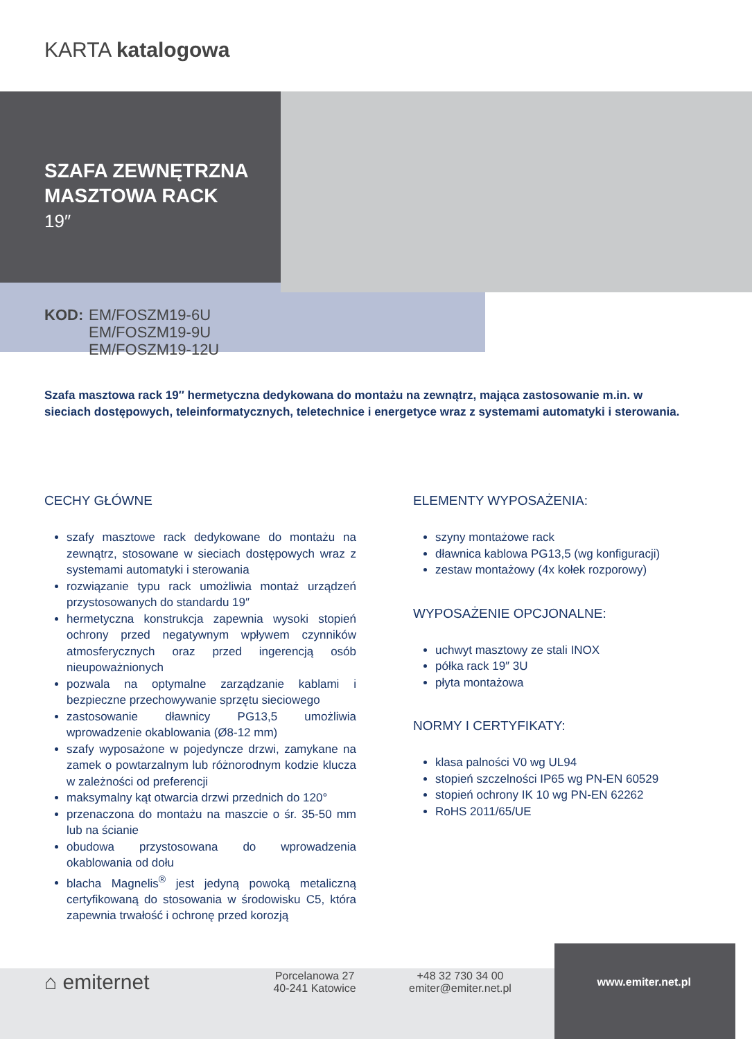KARTA katalogowa
SZAFA ZEWNĘTRZNA
MASZTOWA RACK
19″
KOD: EM/FOSZM19-6U
EM/FOSZM19-9U
EM/FOSZM19-12U
Szafa masztowa rack 19″ hermetyczna dedykowana do montażu na zewnątrz, mająca zastosowanie m.in. w sieciach dostępowych, teleinformatycznych, teletechnice i energetyce wraz z systemami automatyki i sterowania.
CECHY GŁÓWNE
szafy masztowe rack dedykowane do montażu na zewnątrz, stosowane w sieciach dostępowych wraz z systemami automatyki i sterowania
rozwiązanie typu rack umożliwia montaż urządzeń przystosowanych do standardu 19″
hermetyczna konstrukcja zapewnia wysoki stopień ochrony przed negatywnym wpływem czynników atmosferycznych oraz przed ingerencją osób nieupoważnionych
pozwala na optymalne zarządzanie kablami i bezpieczne przechowywanie sprzętu sieciowego
zastosowanie dławnicy PG13,5 umożliwia wprowadzenie okablowania (Ø8-12 mm)
szafy wyposażone w pojedyncze drzwi, zamykane na zamek o powtarzalnym lub różnorodnym kodzie klucza w zależności od preferencji
maksymalny kąt otwarcia drzwi przednich do 120°
przenaczona do montażu na maszcie o śr. 35-50 mm lub na ścianie
obudowa przystosowana do wprowadzenia okablowania od dołu
blacha Magnelis<sup>®</sup> jest jedyną powoką metaliczną certyfikowaną do stosowania w środowisku C5, która zapewnia trwałość i ochronę przed korozją
ELEMENTY WYPOSAŻENIA:
szyny montażowe rack
dławnica kablowa PG13,5 (wg konfiguracji)
zestaw montażowy (4x kołek rozporowy)
WYPOSAŻENIE OPCJONALNE:
uchwyt masztowy ze stali INOX
półka rack 19″ 3U
płyta montażowa
NORMY I CERTYFIKATY:
klasa palności V0 wg UL94
stopień szczelności IP65 wg PN-EN 60529
stopień ochrony IK 10 wg PN-EN 62262
RoHS 2011/65/UE
⌂ emiternet
Porcelanowa 27
40-241 Katowice
+48 32 730 34 00
emiter@emiter.net.pl
www.emiter.net.pl